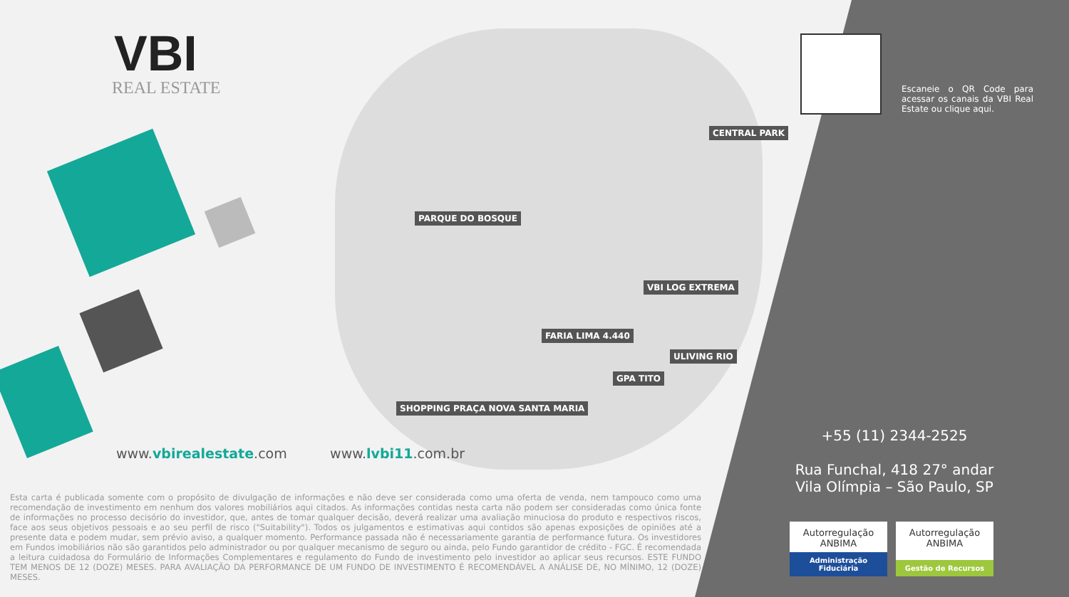VBI
REAL ESTATE
PARQUE DO BOSQUE
CENTRAL PARK
VBI LOG EXTREMA
FARIA LIMA 4.440
ULIVING RIO
GPA TITO
SHOPPING PRAÇA NOVA SANTA MARIA
Escaneie o QR Code para acessar os canais da VBI Real Estate ou clique aqui.
www.vbirealestate.com www.lvbi11.com.br
+55 (11) 2344-2525
Rua Funchal, 418 27° andar
Vila Olímpia – São Paulo, SP
Esta carta é publicada somente com o propósito de divulgação de informações e não deve ser considerada como uma oferta de venda, nem tampouco como uma recomendação de investimento em nenhum dos valores mobiliários aqui citados. As informações contidas nesta carta não podem ser consideradas como única fonte de informações no processo decisório do investidor, que, antes de tomar qualquer decisão, deverá realizar uma avaliação minuciosa do produto e respectivos riscos, face aos seus objetivos pessoais e ao seu perfil de risco ("Suitability"). Todos os julgamentos e estimativas aqui contidos são apenas exposições de opiniões até a presente data e podem mudar, sem prévio aviso, a qualquer momento. Performance passada não é necessariamente garantia de performance futura. Os investidores em Fundos imobiliários não são garantidos pelo administrador ou por qualquer mecanismo de seguro ou ainda, pelo Fundo garantidor de crédito - FGC. É recomendada a leitura cuidadosa do Formulário de Informações Complementares e regulamento do Fundo de investimento pelo investidor ao aplicar seus recursos. ESTE FUNDO TEM MENOS DE 12 (DOZE) MESES. PARA AVALIAÇÃO DA PERFORMANCE DE UM FUNDO DE INVESTIMENTO É RECOMENDÁVEL A ANÁLISE DE, NO MÍNIMO, 12 (DOZE) MESES.
Autorregulação
ANBIMA
Administração Fiduciária
Autorregulação
ANBIMA
Gestão de Recursos